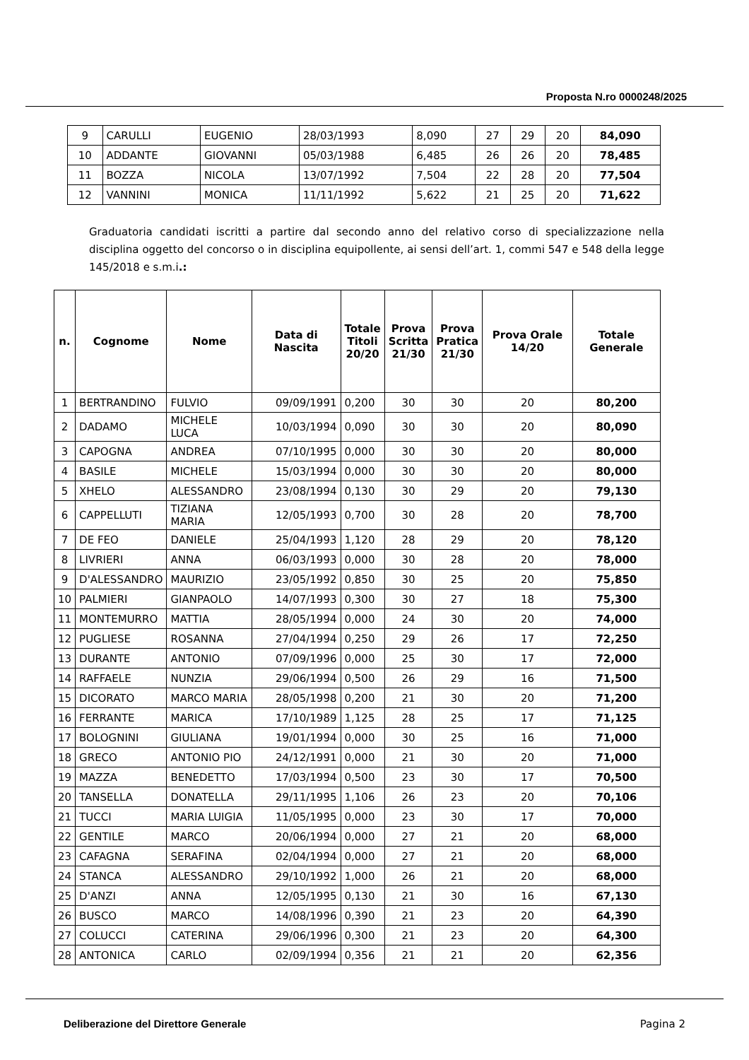Proposta N.ro 0000248/2025
| 9 | CARULLI | EUGENIO | 28/03/1993 | 8,090 | 27 | 29 | 20 | 84,090 |
| 10 | ADDANTE | GIOVANNI | 05/03/1988 | 6,485 | 26 | 26 | 20 | 78,485 |
| 11 | BOZZA | NICOLA | 13/07/1992 | 7,504 | 22 | 28 | 20 | 77,504 |
| 12 | VANNINI | MONICA | 11/11/1992 | 5,622 | 21 | 25 | 20 | 71,622 |
Graduatoria candidati iscritti a partire dal secondo anno del relativo corso di specializzazione nella disciplina oggetto del concorso o in disciplina equipollente, ai sensi dell’art. 1, commi 547 e 548 della legge 145/2018 e s.m.i.:
| n. | Cognome | Nome | Data di Nascita | Totale Titoli 20/20 | Prova Scritta 21/30 | Prova Pratica 21/30 | Prova Orale 14/20 | Totale Generale |
| --- | --- | --- | --- | --- | --- | --- | --- | --- |
| 1 | BERTRANDINO | FULVIO | 09/09/1991 | 0,200 | 30 | 30 | 20 | 80,200 |
| 2 | DADAMO | MICHELE LUCA | 10/03/1994 | 0,090 | 30 | 30 | 20 | 80,090 |
| 3 | CAPOGNA | ANDREA | 07/10/1995 | 0,000 | 30 | 30 | 20 | 80,000 |
| 4 | BASILE | MICHELE | 15/03/1994 | 0,000 | 30 | 30 | 20 | 80,000 |
| 5 | XHELO | ALESSANDRO | 23/08/1994 | 0,130 | 30 | 29 | 20 | 79,130 |
| 6 | CAPPELLUTI | TIZIANA MARIA | 12/05/1993 | 0,700 | 30 | 28 | 20 | 78,700 |
| 7 | DE FEO | DANIELE | 25/04/1993 | 1,120 | 28 | 29 | 20 | 78,120 |
| 8 | LIVRIERI | ANNA | 06/03/1993 | 0,000 | 30 | 28 | 20 | 78,000 |
| 9 | D'ALESSANDRO | MAURIZIO | 23/05/1992 | 0,850 | 30 | 25 | 20 | 75,850 |
| 10 | PALMIERI | GIANPAOLO | 14/07/1993 | 0,300 | 30 | 27 | 18 | 75,300 |
| 11 | MONTEMURRO | MATTIA | 28/05/1994 | 0,000 | 24 | 30 | 20 | 74,000 |
| 12 | PUGLIESE | ROSANNA | 27/04/1994 | 0,250 | 29 | 26 | 17 | 72,250 |
| 13 | DURANTE | ANTONIO | 07/09/1996 | 0,000 | 25 | 30 | 17 | 72,000 |
| 14 | RAFFAELE | NUNZIA | 29/06/1994 | 0,500 | 26 | 29 | 16 | 71,500 |
| 15 | DICORATO | MARCO MARIA | 28/05/1998 | 0,200 | 21 | 30 | 20 | 71,200 |
| 16 | FERRANTE | MARICA | 17/10/1989 | 1,125 | 28 | 25 | 17 | 71,125 |
| 17 | BOLOGNINI | GIULIANA | 19/01/1994 | 0,000 | 30 | 25 | 16 | 71,000 |
| 18 | GRECO | ANTONIO PIO | 24/12/1991 | 0,000 | 21 | 30 | 20 | 71,000 |
| 19 | MAZZA | BENEDETTO | 17/03/1994 | 0,500 | 23 | 30 | 17 | 70,500 |
| 20 | TANSELLA | DONATELLA | 29/11/1995 | 1,106 | 26 | 23 | 20 | 70,106 |
| 21 | TUCCI | MARIA LUIGIA | 11/05/1995 | 0,000 | 23 | 30 | 17 | 70,000 |
| 22 | GENTILE | MARCO | 20/06/1994 | 0,000 | 27 | 21 | 20 | 68,000 |
| 23 | CAFAGNA | SERAFINA | 02/04/1994 | 0,000 | 27 | 21 | 20 | 68,000 |
| 24 | STANCA | ALESSANDRO | 29/10/1992 | 1,000 | 26 | 21 | 20 | 68,000 |
| 25 | D'ANZI | ANNA | 12/05/1995 | 0,130 | 21 | 30 | 16 | 67,130 |
| 26 | BUSCO | MARCO | 14/08/1996 | 0,390 | 21 | 23 | 20 | 64,390 |
| 27 | COLUCCI | CATERINA | 29/06/1996 | 0,300 | 21 | 23 | 20 | 64,300 |
| 28 | ANTONICA | CARLO | 02/09/1994 | 0,356 | 21 | 21 | 20 | 62,356 |
Deliberazione del Direttore Generale Pagina 2